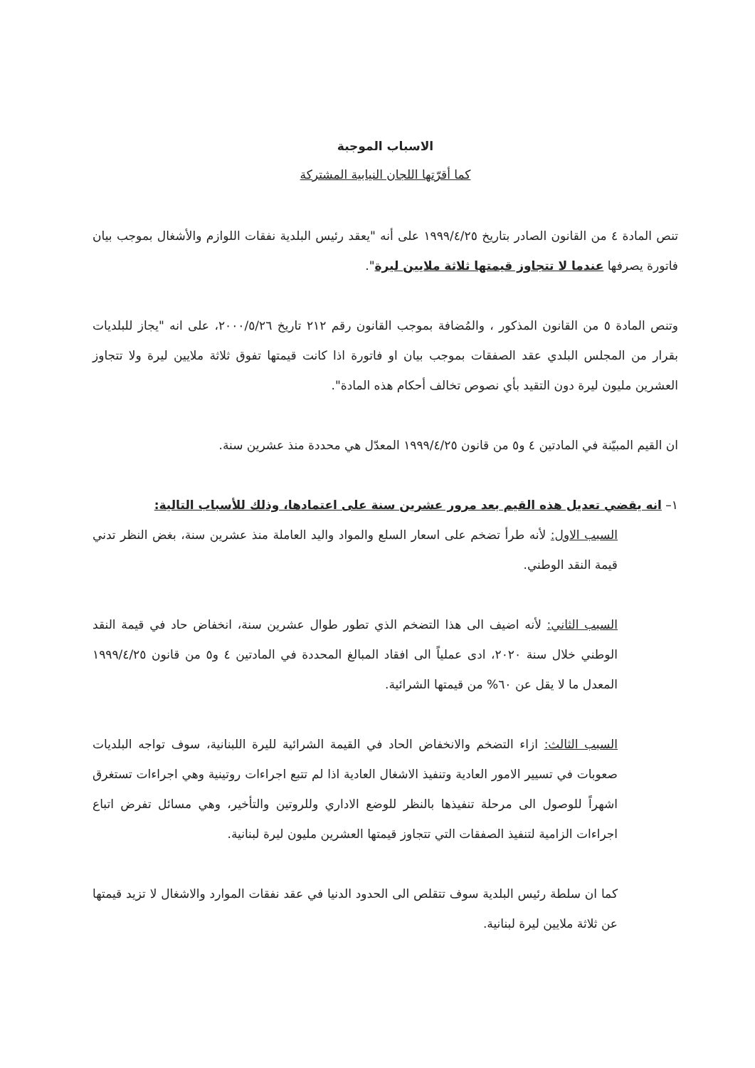الاسباب الموجبة
كما أقرّتها اللجان النيابية المشتركة
تنص المادة ٤ من القانون الصادر بتاريخ ١٩٩٩/٤/٢٥ على أنه "يعقد رئيس البلدية نفقات اللوازم والأشغال بموجب بيان فاتورة يصرفها عندما لا تتجاوز قيمتها ثلاثة ملايين ليرة".
وتنص المادة ٥ من القانون المذكور ، والمُضافة بموجب القانون رقم ٢١٢ تاريخ ٢٠٠٠/٥/٢٦، على انه "يجاز للبلديات بقرار من المجلس البلدي عقد الصفقات بموجب بيان او فاتورة اذا كانت قيمتها تفوق ثلاثة ملايين ليرة ولا تتجاوز العشرين مليون ليرة دون التقيد بأي نصوص تخالف أحكام هذه المادة".
ان القيم المبيّنة في المادتين ٤ و٥ من قانون ١٩٩٩/٤/٢٥ المعدّل هي محددة منذ عشرين سنة.
١– انه يقضي تعديل هذه القيم بعد مرور عشرين سنة على اعتمادها، وذلك للأسباب التالية:
السبب الاول: لأنه طرأ تضخم على اسعار السلع والمواد واليد العاملة منذ عشرين سنة، بغض النظر تدني قيمة النقد الوطني.
السبب الثاني: لأنه اضيف الى هذا التضخم الذي تطور طوال عشرين سنة، انخفاض حاد في قيمة النقد الوطني خلال سنة ٢٠٢٠، ادى عملياً الى افقاد المبالغ المحددة في المادتين ٤ و٥ من قانون ١٩٩٩/٤/٢٥ المعدل ما لا يقل عن ٦٠% من قيمتها الشرائية.
السبب الثالث: ازاء التضخم والانخفاض الحاد في القيمة الشرائية لليرة اللبنانية، سوف تواجه البلديات صعوبات في تسيير الامور العادية وتنفيذ الاشغال العادية اذا لم تتبع اجراءات روتينية وهي اجراءات تستغرق اشهراً للوصول الى مرحلة تنفيذها بالنظر للوضع الاداري وللروتين والتأخير، وهي مسائل تفرض اتباع اجراءات الزامية لتنفيذ الصفقات التي تتجاوز قيمتها العشرين مليون ليرة لبنانية.
كما ان سلطة رئيس البلدية سوف تتقلص الى الحدود الدنيا في عقد نفقات الموارد والاشغال لا تزيد قيمتها عن ثلاثة ملايين ليرة لبنانية.